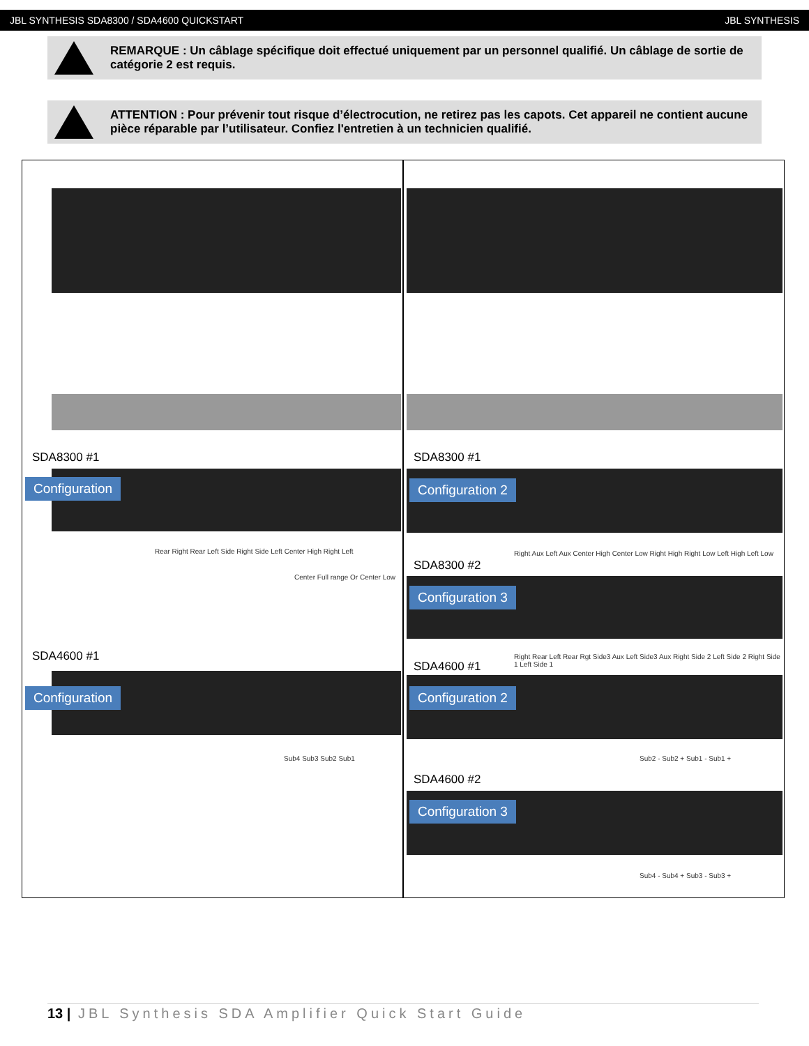JBL SYNTHESIS SDA8300 / SDA4600 QUICKSTART JBL SYNTHESIS
REMARQUE : Un câblage spécifique doit effectué uniquement par un personnel qualifié. Un câblage de sortie de catégorie 2 est requis.
ATTENTION : Pour prévenir tout risque d’électrocution, ne retirez pas les capots. Cet appareil ne contient aucune pièce réparable par l’utilisateur. Confiez l'entretien à un technicien qualifié.
SDA8300 #1
Configuration
Rear Right Rear Left Side Right Side Left Center High Right Left
Center Full range Or Center Low
SDA4600 #1
Configuration
Sub4 Sub3 Sub2 Sub1
SDA8300 #1
Configuration 2
Right Aux Left Aux Center High Center Low Right High Right Low Left High Left Low
SDA8300 #2
Configuration 3
Right Rear Left Rear Rgt Side3 Aux Left Side3 Aux Right Side 2 Left Side 2 Right Side 1 Left Side 1
SDA4600 #1
Configuration 2
Sub2 - Sub2 + Sub1 - Sub1 +
SDA4600 #2
Configuration 3
Sub4 - Sub4 + Sub3 - Sub3 +
13 | JBL Synthesis SDA Amplifier Quick Start Guide